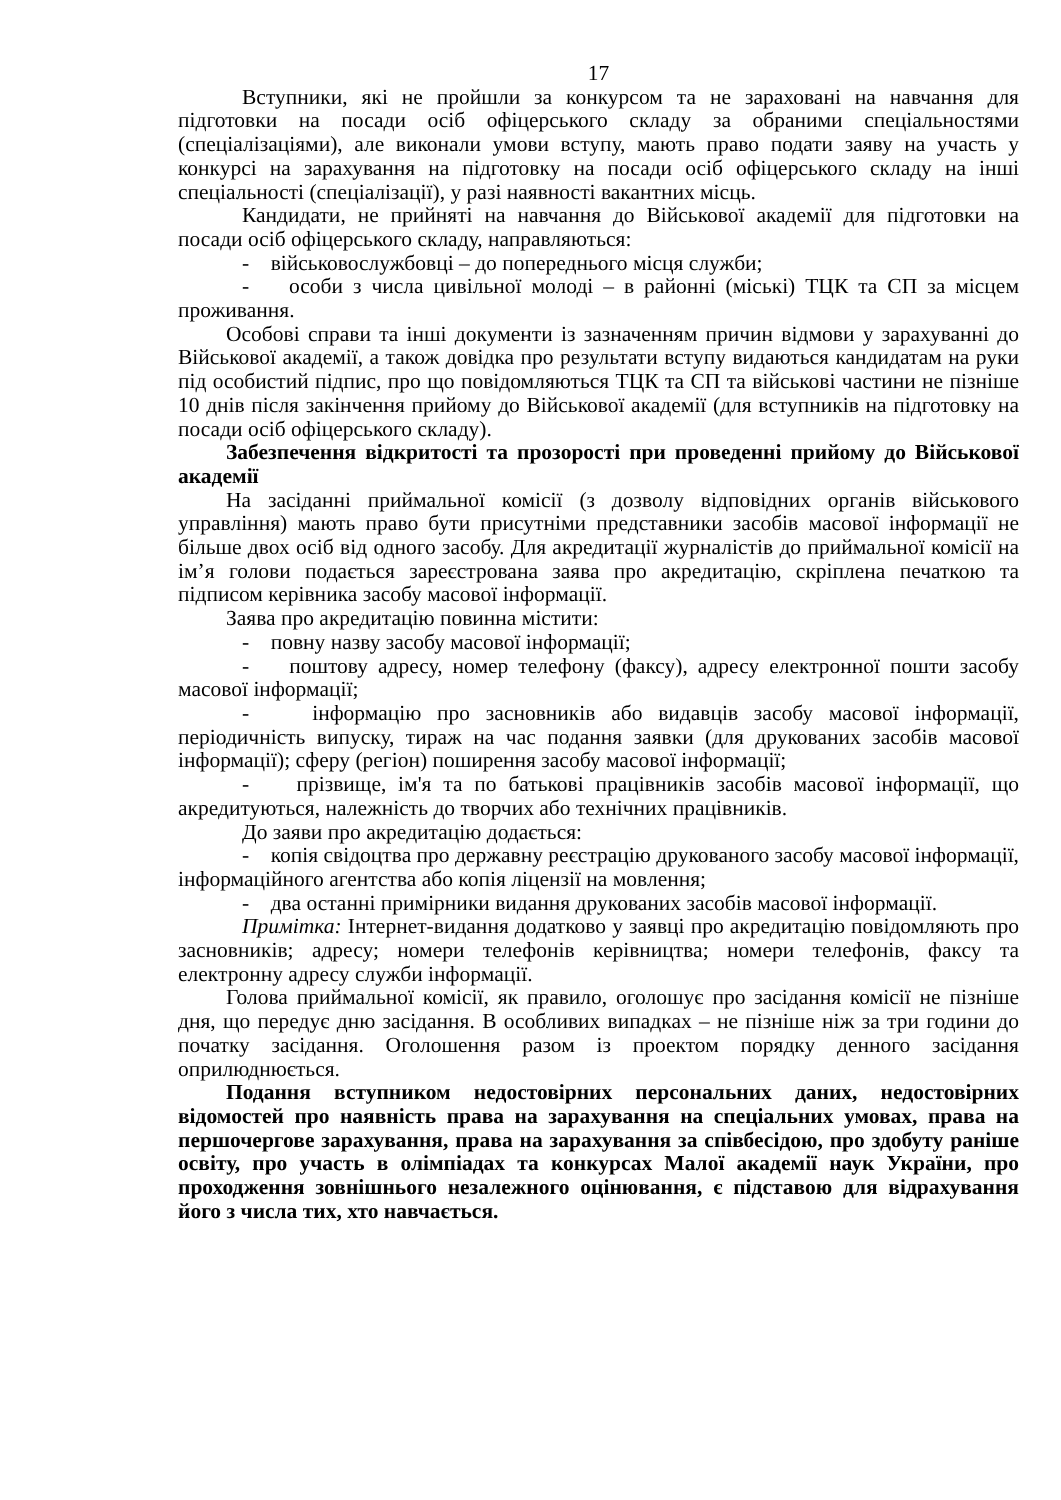17
Вступники, які не пройшли за конкурсом та не зараховані на навчання для підготовки на посади осіб офіцерського складу за обраними спеціальностями (спеціалізаціями), але виконали умови вступу, мають право подати заяву на участь у конкурсі на зарахування на підготовку на посади осіб офіцерського складу на інші спеціальності (спеціалізації), у разі наявності вакантних місць.
Кандидати, не прийняті на навчання до Військової академії для підготовки на посади осіб офіцерського складу, направляються:
- військовослужбовці – до попереднього місця служби;
- особи з числа цивільної молоді – в районні (міські) ТЦК та СП за місцем проживання.
Особові справи та інші документи із зазначенням причин відмови у зарахуванні до Військової академії, а також довідка про результати вступу видаються кандидатам на руки під особистий підпис, про що повідомляються ТЦК та СП та військові частини не пізніше 10 днів після закінчення прийому до Військової академії (для вступників на підготовку на посади осіб офіцерського складу).
Забезпечення відкритості та прозорості при проведенні прийому до Військової академії
На засіданні приймальної комісії (з дозволу відповідних органів військового управління) мають право бути присутніми представники засобів масової інформації не більше двох осіб від одного засобу. Для акредитації журналістів до приймальної комісії на ім’я голови подається зареєстрована заява про акредитацію, скріплена печаткою та підписом керівника засобу масової інформації.
Заява про акредитацію повинна містити:
- повну назву засобу масової інформації;
- поштову адресу, номер телефону (факсу), адресу електронної пошти засобу масової інформації;
- інформацію про засновників або видавців засобу масової інформації, періодичність випуску, тираж на час подання заявки (для друкованих засобів масової інформації); сферу (регіон) поширення засобу масової інформації;
- прізвище, ім'я та по батькові працівників засобів масової інформації, що акредитуються, належність до творчих або технічних працівників.
До заяви про акредитацію додається:
- копія свідоцтва про державну реєстрацію друкованого засобу масової інформації, інформаційного агентства або копія ліцензії на мовлення;
- два останні примірники видання друкованих засобів масової інформації.
Примітка: Інтернет-видання додатково у заявці про акредитацію повідомляють про засновників; адресу; номери телефонів керівництва; номери телефонів, факсу та електронну адресу служби інформації.
Голова приймальної комісії, як правило, оголошує про засідання комісії не пізніше дня, що передує дню засідання. В особливих випадках – не пізніше ніж за три години до початку засідання. Оголошення разом із проектом порядку денного засідання оприлюднюється.
Подання вступником недостовірних персональних даних, недостовірних відомостей про наявність права на зарахування на спеціальних умовах, права на першочергове зарахування, права на зарахування за співбесідою, про здобуту раніше освіту, про участь в олімпіадах та конкурсах Малої академії наук України, про проходження зовнішнього незалежного оцінювання, є підставою для відрахування його з числа тих, хто навчається.